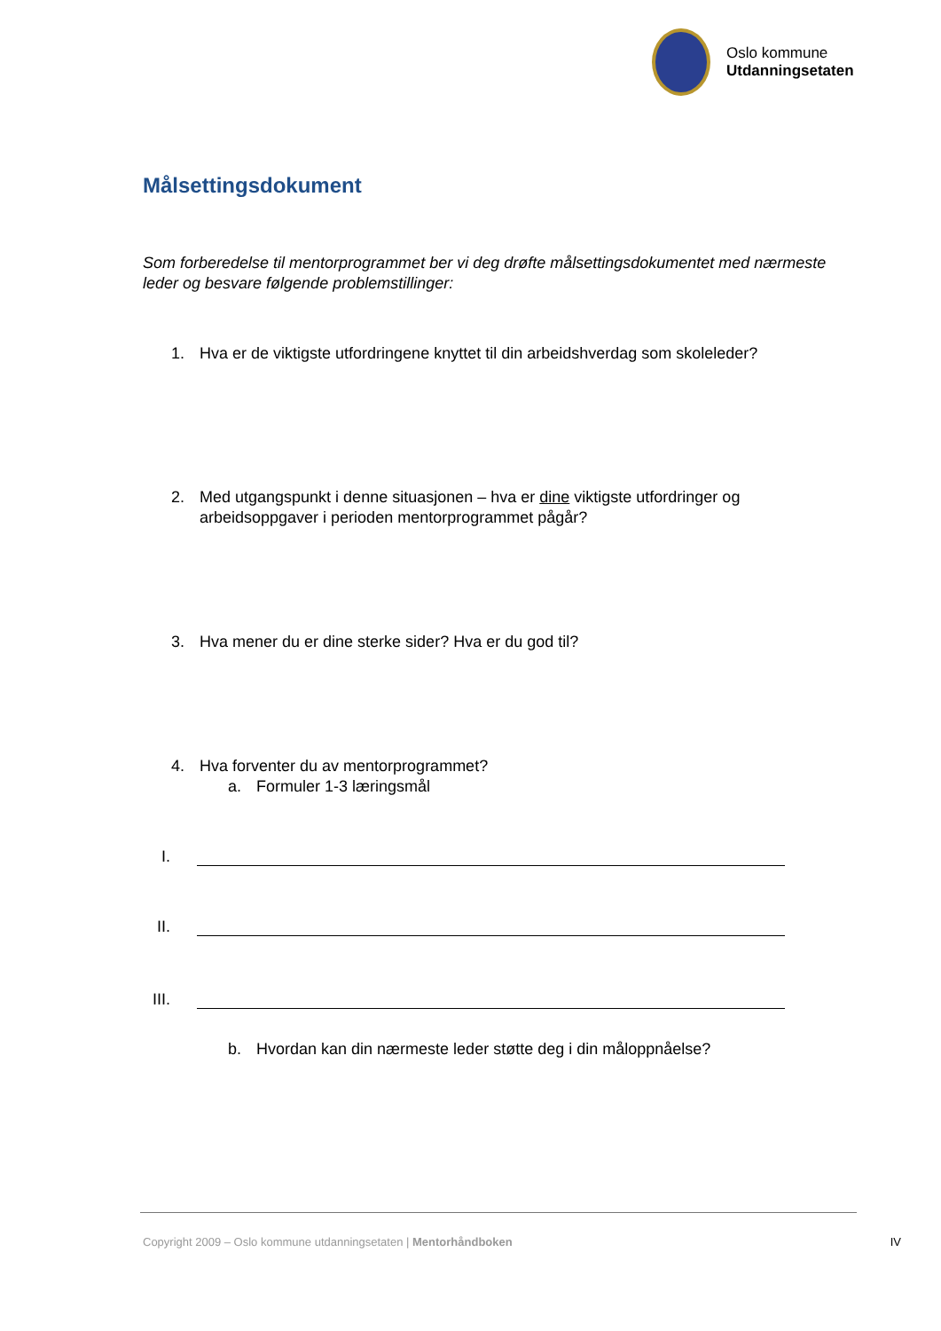Oslo kommune
Utdanningsetaten
Målsettingsdokument
Som forberedelse til mentorprogrammet ber vi deg drøfte målsettingsdokumentet med nærmeste leder og besvare følgende problemstillinger:
1. Hva er de viktigste utfordringene knyttet til din arbeidshverdag som skoleleder?
2. Med utgangspunkt i denne situasjonen – hva er dine viktigste utfordringer og arbeidsoppgaver i perioden mentorprogrammet pågår?
3. Hva mener du er dine sterke sider? Hva er du god til?
4. Hva forventer du av mentorprogrammet?
a. Formuler 1-3 læringsmål
I.
II.
III.
b. Hvordan kan din nærmeste leder støtte deg i din måloppnåelse?
Copyright 2009 – Oslo kommune utdanningsetaten | Mentorhåndboken IV